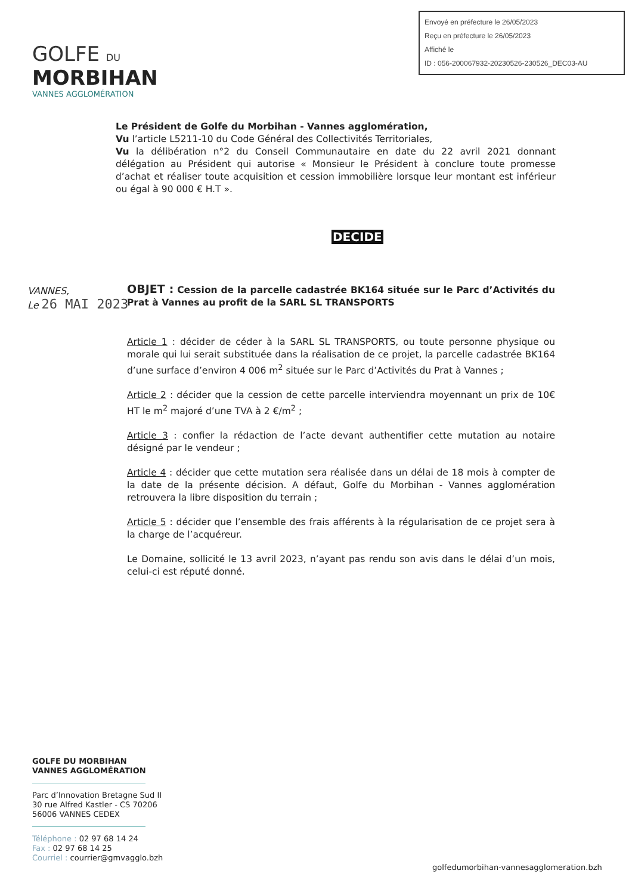Envoyé en préfecture le 26/05/2023
Reçu en préfecture le 26/05/2023
Affiché le
ID : 056-200067932-20230526-230526_DEC03-AU
GOLFE DU
MORBIHAN
VANNES AGGLOMÉRATION
Le Président de Golfe du Morbihan - Vannes agglomération,
Vu l’article L5211-10 du Code Général des Collectivités Territoriales,
Vu la délibération n°2 du Conseil Communautaire en date du 22 avril 2021 donnant délégation au Président qui autorise « Monsieur le Président à conclure toute promesse d’achat et réaliser toute acquisition et cession immobilière lorsque leur montant est inférieur ou égal à 90 000 € H.T ».
DECIDE
VANNES,
Le 26 MAI 2023
OBJET : Cession de la parcelle cadastrée BK164 située sur le Parc d’Activités du Prat à Vannes au profit de la SARL SL TRANSPORTS
Article 1 : décider de céder à la SARL SL TRANSPORTS, ou toute personne physique ou morale qui lui serait substituée dans la réalisation de ce projet, la parcelle cadastrée BK164 d’une surface d’environ 4 006 m<sup>2</sup> située sur le Parc d’Activités du Prat à Vannes ;
Article 2 : décider que la cession de cette parcelle interviendra moyennant un prix de 10€ HT le m<sup>2</sup> majoré d’une TVA à 2 €/m<sup>2</sup> ;
Article 3 : confier la rédaction de l’acte devant authentifier cette mutation au notaire désigné par le vendeur ;
Article 4 : décider que cette mutation sera réalisée dans un délai de 18 mois à compter de la date de la présente décision. A défaut, Golfe du Morbihan - Vannes agglomération retrouvera la libre disposition du terrain ;
Article 5 : décider que l’ensemble des frais afférents à la régularisation de ce projet sera à la charge de l’acquéreur.
Le Domaine, sollicité le 13 avril 2023, n’ayant pas rendu son avis dans le délai d’un mois, celui-ci est réputé donné.
GOLFE DU MORBIHAN
VANNES AGGLOMÉRATION
Parc d’Innovation Bretagne Sud II
30 rue Alfred Kastler - CS 70206
56006 VANNES CEDEX
Téléphone : 02 97 68 14 24
Fax : 02 97 68 14 25
Courriel : courrier@gmvagglo.bzh
golfedumorbihan-vannesagglomeration.bzh